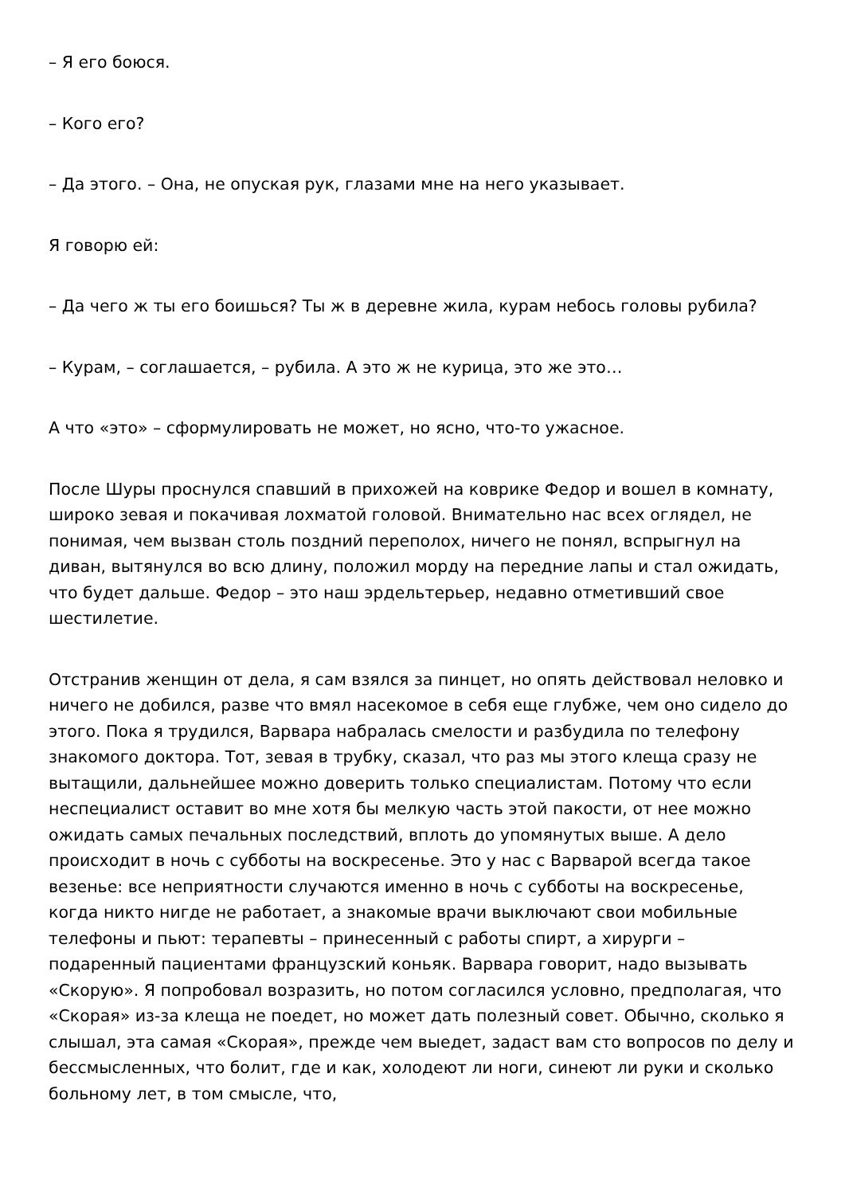– Я его боюся.
– Кого его?
– Да этого. – Она, не опуская рук, глазами мне на него указывает.
Я говорю ей:
– Да чего ж ты его боишься? Ты ж в деревне жила, курам небось головы рубила?
– Курам, – соглашается, – рубила. А это ж не курица, это же это…
А что «это» – сформулировать не может, но ясно, что-то ужасное.
После Шуры проснулся спавший в прихожей на коврике Федор и вошел в комнату, широко зевая и покачивая лохматой головой. Внимательно нас всех оглядел, не понимая, чем вызван столь поздний переполох, ничего не понял, вспрыгнул на диван, вытянулся во всю длину, положил морду на передние лапы и стал ожидать, что будет дальше. Федор – это наш эрдельтерьер, недавно отметивший свое шестилетие.
Отстранив женщин от дела, я сам взялся за пинцет, но опять действовал неловко и ничего не добился, разве что вмял насекомое в себя еще глубже, чем оно сидело до этого. Пока я трудился, Варвара набралась смелости и разбудила по телефону знакомого доктора. Тот, зевая в трубку, сказал, что раз мы этого клеща сразу не вытащили, дальнейшее можно доверить только специалистам. Потому что если неспециалист оставит во мне хотя бы мелкую часть этой пакости, от нее можно ожидать самых печальных последствий, вплоть до упомянутых выше. А дело происходит в ночь с субботы на воскресенье. Это у нас с Варварой всегда такое везенье: все неприятности случаются именно в ночь с субботы на воскресенье, когда никто нигде не работает, а знакомые врачи выключают свои мобильные телефоны и пьют: терапевты – принесенный с работы спирт, а хирурги – подаренный пациентами французский коньяк. Варвара говорит, надо вызывать «Скорую». Я попробовал возразить, но потом согласился условно, предполагая, что «Скорая» из-за клеща не поедет, но может дать полезный совет. Обычно, сколько я слышал, эта самая «Скорая», прежде чем выедет, задаст вам сто вопросов по делу и бессмысленных, что болит, где и как, холодеют ли ноги, синеют ли руки и сколько больному лет, в том смысле, что,